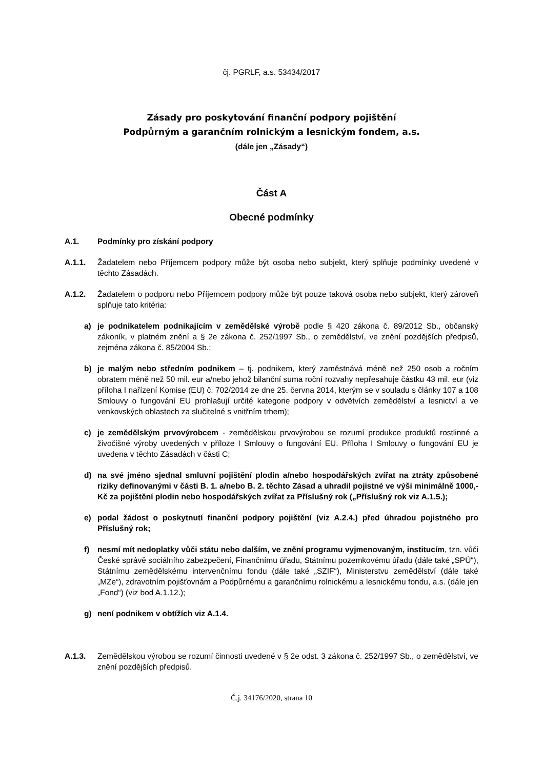čj. PGRLF, a.s. 53434/2017
Zásady pro poskytování finanční podpory pojištění
Podpůrným a garančním rolnickým a lesnickým fondem, a.s.
(dále jen „Zásady“)
Část A
Obecné podmínky
A.1. Podmínky pro získání podpory
A.1.1. Žadatelem nebo Příjemcem podpory může být osoba nebo subjekt, který splňuje podmínky uvedené v těchto Zásadách.
A.1.2. Žadatelem o podporu nebo Příjemcem podpory může být pouze taková osoba nebo subjekt, který zároveň splňuje tato kritéria:
a) je podnikatelem podnikajícím v zemědělské výrobě podle § 420 zákona č. 89/2012 Sb., občanský zákoník, v platném znění a § 2e zákona č. 252/1997 Sb., o zemědělství, ve znění pozdějších předpisů, zejména zákona č. 85/2004 Sb.;
b) je malým nebo středním podnikem – tj. podnikem, který zaměstnává méně než 250 osob a ročním obratem méně než 50 mil. eur a/nebo jehož bilanční suma roční rozvahy nepřesahuje částku 43 mil. eur (viz příloha I nařízení Komise (EU) č. 702/2014 ze dne 25. června 2014, kterým se v souladu s články 107 a 108 Smlouvy o fungování EU prohlašují určité kategorie podpory v odvětvích zemědělství a lesnictví a ve venkovských oblastech za slučitelné s vnitřním trhem);
c) je zemědělským prvovýrobcem - zemědělskou prvovýrobou se rozumí produkce produktů rostlinné a živočišné výroby uvedených v příloze I Smlouvy o fungování EU. Příloha I Smlouvy o fungování EU je uvedena v těchto Zásadách v části C;
d) na své jméno sjednal smluvní pojištění plodin a/nebo hospodářských zvířat na ztráty způsobené riziky definovanými v části B. 1. a/nebo B. 2. těchto Zásad a uhradil pojistné ve výši minimálně 1000,- Kč za pojištění plodin nebo hospodářských zvířat za Příslušný rok („Příslušný rok viz A.1.5.);
e) podal žádost o poskytnutí finanční podpory pojištění (viz A.2.4.) před úhradou pojistného pro Příslušný rok;
f) nesmí mít nedoplatky vůči státu nebo dalším, ve znění programu vyjmenovaným, institucím, tzn. vůči České správě sociálního zabezpečení, Finančnímu úřadu, Státnímu pozemkovému úřadu (dále také „SPÚ“), Státnímu zemědělskému intervenčnímu fondu (dále také „SZIF“), Ministerstvu zemědělství (dále také „MZe“), zdravotním pojišťovnám a Podpůrnému a garančnímu rolnickému a lesnickému fondu, a.s. (dále jen „Fond“) (viz bod A.1.12.);
g) není podnikem v obtížích viz A.1.4.
A.1.3. Zemědělskou výrobou se rozumí činnosti uvedené v § 2e odst. 3 zákona č. 252/1997 Sb., o zemědělství, ve znění pozdějších předpisů.
Č.j. 34176/2020, strana 10